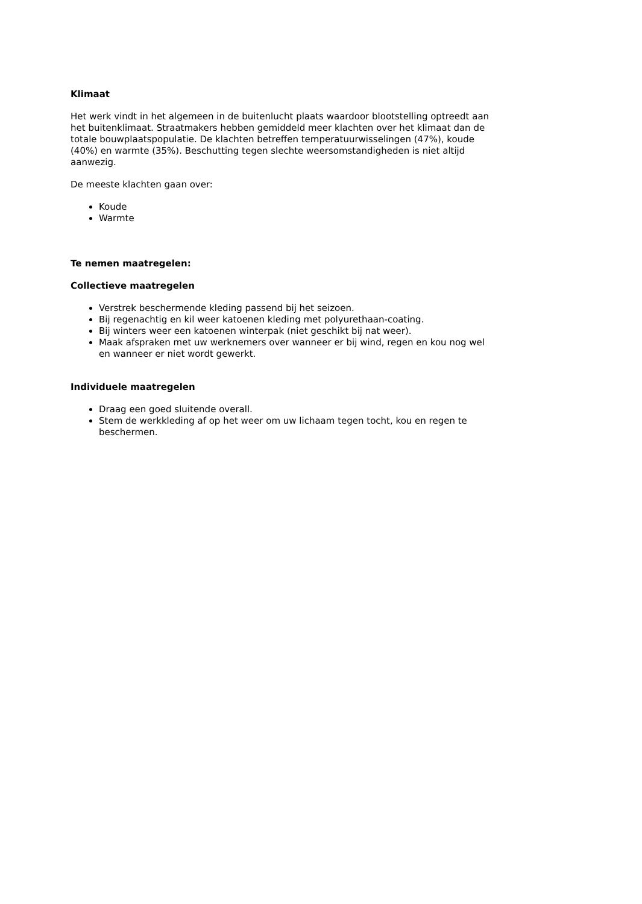Klimaat
Het werk vindt in het algemeen in de buitenlucht plaats waardoor blootstelling optreedt aan het buitenklimaat. Straatmakers hebben gemiddeld meer klachten over het klimaat dan de totale bouwplaatspopulatie. De klachten betreffen temperatuurwisselingen (47%), koude (40%) en warmte (35%). Beschutting tegen slechte weersomstandigheden is niet altijd aanwezig.
De meeste klachten gaan over:
Koude
Warmte
Te nemen maatregelen:
Collectieve maatregelen
Verstrek beschermende kleding passend bij het seizoen.
Bij regenachtig en kil weer katoenen kleding met polyurethaan-coating.
Bij winters weer een katoenen winterpak (niet geschikt bij nat weer).
Maak afspraken met uw werknemers over wanneer er bij wind, regen en kou nog wel en wanneer er niet wordt gewerkt.
Individuele maatregelen
Draag een goed sluitende overall.
Stem de werkkleding af op het weer om uw lichaam tegen tocht, kou en regen te beschermen.